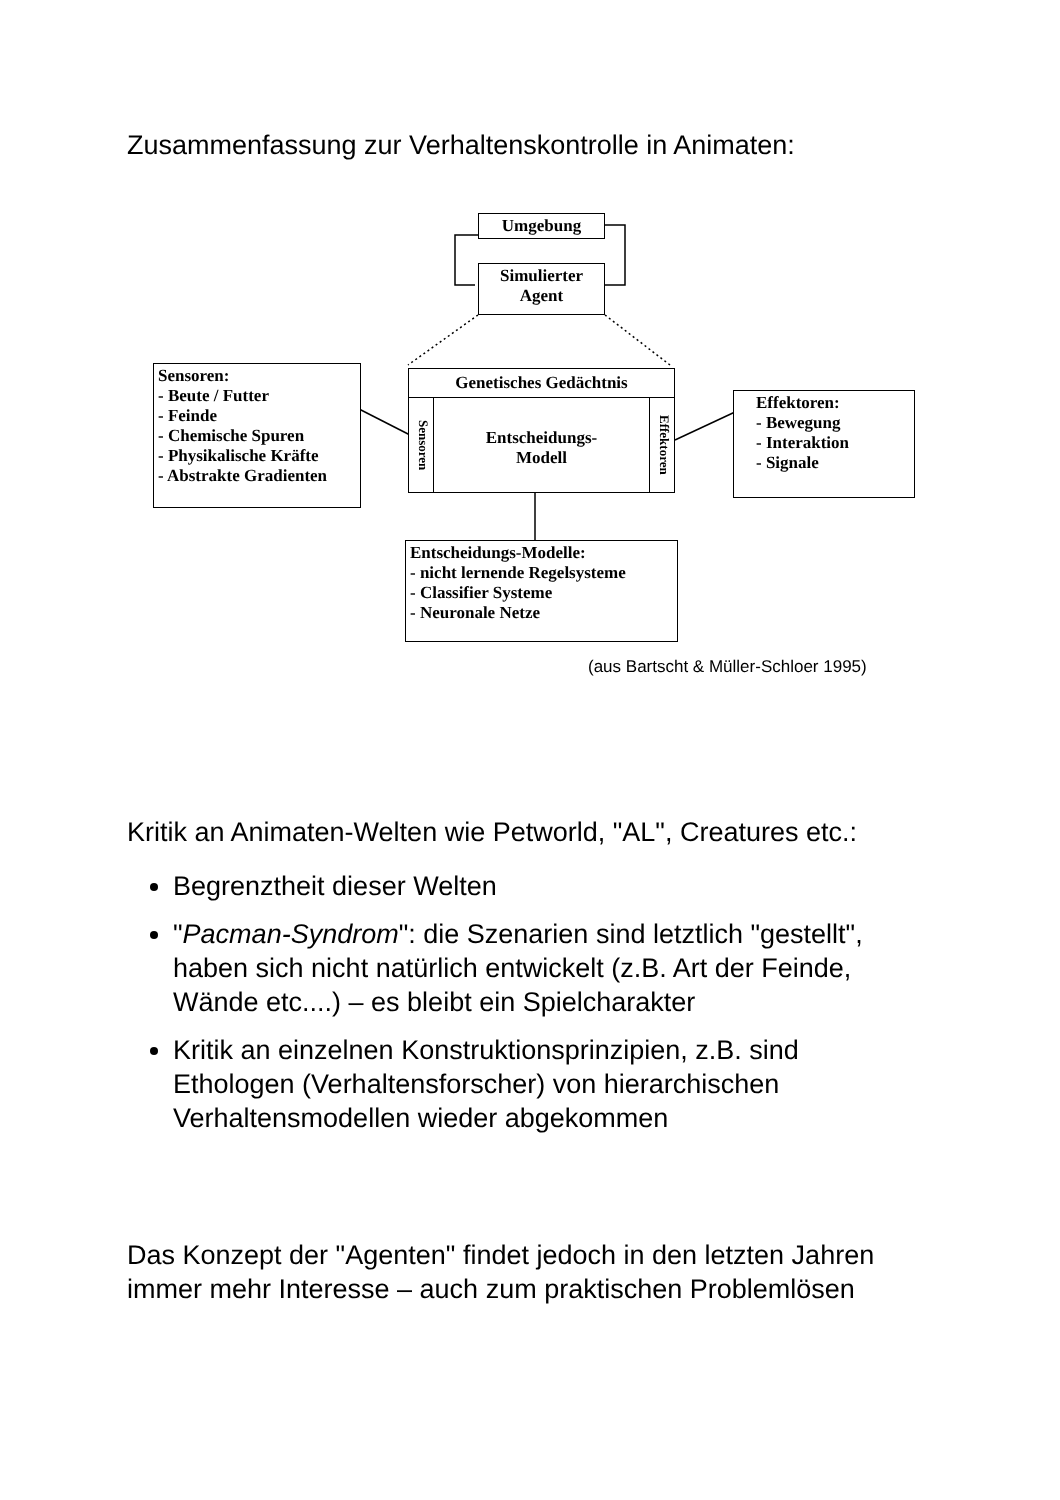Zusammenfassung zur Verhaltenskontrolle in Animaten:
Umgebung
Simulierter
Agent
Sensoren:
- Beute / Futter
- Feinde
- Chemische Spuren
- Physikalische Kräfte
- Abstrakte Gradienten
Genetisches Gedächtnis
Sensoren
Entscheidungs-
Modell
Effektoren
Effektoren:
- Bewegung
- Interaktion
- Signale
Entscheidungs-Modelle:
- nicht lernende Regelsysteme
- Classifier Systeme
- Neuronale Netze
(aus Bartscht & Müller-Schloer 1995)
Kritik an Animaten-Welten wie Petworld, "AL", Creatures etc.:
Begrenztheit dieser Welten
"Pacman-Syndrom": die Szenarien sind letztlich "gestellt", haben sich nicht natürlich entwickelt (z.B. Art der Feinde, Wände etc....) – es bleibt ein Spielcharakter
Kritik an einzelnen Konstruktionsprinzipien, z.B. sind Ethologen (Verhaltensforscher) von hierarchischen Verhaltensmodellen wieder abgekommen
Das Konzept der "Agenten" findet jedoch in den letzten Jahren immer mehr Interesse – auch zum praktischen Problemlösen